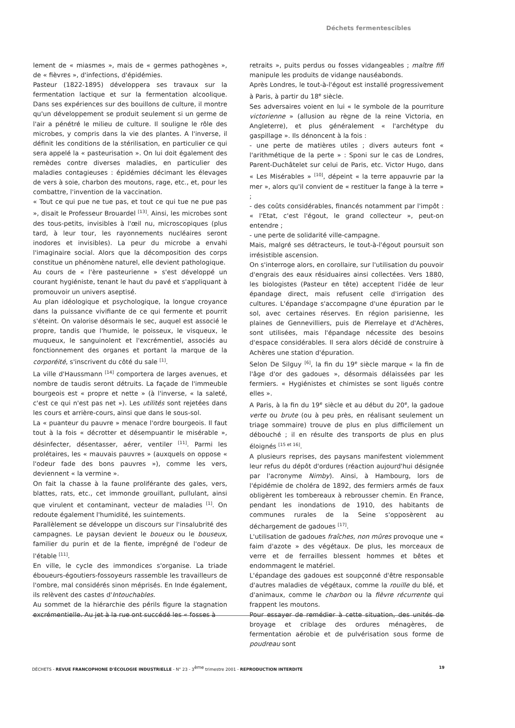Déchets fermentescibles
lement de « miasmes », mais de « germes pathogènes », de « fièvres », d'infections, d'épidémies.
Pasteur (1822-1895) développera ses travaux sur la fermentation lactique et sur la fermentation alcoolique. Dans ses expériences sur des bouillons de culture, il montre qu'un développement se produit seulement si un germe de l'air a pénétré le milieu de culture. Il souligne le rôle des microbes, y compris dans la vie des plantes. A l'inverse, il définit les conditions de la stérilisation, en particulier ce qui sera appelé la « pasteurisation ». On lui doit également des remèdes contre diverses maladies, en particulier des maladies contagieuses : épidémies décimant les élevages de vers à soie, charbon des moutons, rage, etc., et, pour les combattre, l'invention de la vaccination.
« Tout ce qui pue ne tue pas, et tout ce qui tue ne pue pas », disait le Professeur Brouardel <sup>[13]</sup>. Ainsi, les microbes sont des tous-petits, invisibles à l'œil nu, microscopiques (plus tard, à leur tour, les rayonnements nucléaires seront inodores et invisibles). La peur du microbe a envahi l'imaginaire social. Alors que la décomposition des corps constitue un phénomène naturel, elle devient pathologique.
Au cours de « l'ère pasteurienne » s'est développé un courant hygiéniste, tenant le haut du pavé et s'appliquant à promouvoir un univers aseptisé.
Au plan idéologique et psychologique, la longue croyance dans la puissance vivifiante de ce qui fermente et pourrit s'éteint. On valorise désormais le sec, auquel est associé le propre, tandis que l'humide, le poisseux, le visqueux, le muqueux, le sanguinolent et l'excrémentiel, associés au fonctionnement des organes et portant la marque de la corporéité, s'inscrivent du côté du sale <sup>[1]</sup>.
La ville d'Haussmann <sup>[14]</sup> comportera de larges avenues, et nombre de taudis seront détruits. La façade de l'immeuble bourgeois est « propre et nette » (à l'inverse, « la saleté, c'est ce qui n'est pas net »). Les utilités sont rejetées dans les cours et arrière-cours, ainsi que dans le sous-sol.
La « puanteur du pauvre » menace l'ordre bourgeois. Il faut tout à la fois « décrotter et désempuantir le misérable », désinfecter, désentasser, aérer, ventiler <sup>[11]</sup>. Parmi les prolétaires, les « mauvais pauvres » (auxquels on oppose « l'odeur fade des bons pauvres »), comme les vers, deviennent « la vermine ».
On fait la chasse à la faune proliférante des gales, vers, blattes, rats, etc., cet immonde grouillant, pullulant, ainsi que virulent et contaminant, vecteur de maladies <sup>[1]</sup>. On redoute également l'humidité, les suintements.
Parallèlement se développe un discours sur l'insalubrité des campagnes. Le paysan devient le boueux ou le bouseux, familier du purin et de la fiente, imprégné de l'odeur de l'étable <sup>[11]</sup>.
En ville, le cycle des immondices s'organise. La triade éboueurs-égoutiers-fossoyeurs rassemble les travailleurs de l'ombre, mal considérés sinon méprisés. En Inde également, ils relèvent des castes d'Intouchables.
Au sommet de la hiérarchie des périls figure la stagnation excrémentielle. Au jet à la rue ont succédé les « fosses à
retraits », puits perdus ou fosses vidangeables ; maître fifi manipule les produits de vidange nauséabonds.
Après Londres, le tout-à-l'égout est installé progressivement à Paris, à partir du 18<sup>e</sup> siècle.
Ses adversaires voient en lui « le symbole de la pourriture victorienne » (allusion au règne de la reine Victoria, en Angleterre), et plus généralement « l'archétype du gaspillage ». Ils dénoncent à la fois :
- une perte de matières utiles ; divers auteurs font « l'arithmétique de la perte » : Sponi sur le cas de Londres, Parent-Duchâtelet sur celui de Paris, etc. Victor Hugo, dans « Les Misérables » <sup>[10]</sup>, dépeint « la terre appauvrie par la mer », alors qu'il convient de « restituer la fange à la terre » ;
- des coûts considérables, financés notamment par l'impôt : « l'Etat, c'est l'égout, le grand collecteur », peut-on entendre ;
- une perte de solidarité ville-campagne.
Mais, malgré ses détracteurs, le tout-à-l'égout poursuit son irrésistible ascension.
On s'interroge alors, en corollaire, sur l'utilisation du pouvoir d'engrais des eaux résiduaires ainsi collectées. Vers 1880, les biologistes (Pasteur en tête) acceptent l'idée de leur épandage direct, mais refusent celle d'irrigation des cultures. L'épandage s'accompagne d'une épuration par le sol, avec certaines réserves. En région parisienne, les plaines de Gennevilliers, puis de Pierrelaye et d'Achères, sont utilisées, mais l'épandage nécessite des besoins d'espace considérables. Il sera alors décidé de construire à Achères une station d'épuration.
Selon De Silguy <sup>[6]</sup>, la fin du 19<sup>e</sup> siècle marque « la fin de l'âge d'or des gadoues », désormais délaissées par les fermiers. « Hygiénistes et chimistes se sont ligués contre elles ».
A Paris, à la fin du 19<sup>e</sup> siècle et au début du 20<sup>e</sup>, la gadoue verte ou brute (ou à peu près, en réalisant seulement un triage sommaire) trouve de plus en plus difficilement un débouché ; il en résulte des transports de plus en plus éloignés <sup>[15 et 16]</sup>.
A plusieurs reprises, des paysans manifestent violemment leur refus du dépôt d'ordures (réaction aujourd'hui désignée par l'acronyme Nimby). Ainsi, à Hambourg, lors de l'épidémie de choléra de 1892, des fermiers armés de faux obligèrent les tombereaux à rebrousser chemin. En France, pendant les inondations de 1910, des habitants de communes rurales de la Seine s'opposèrent au déchargement de gadoues <sup>[17]</sup>.
L'utilisation de gadoues fraîches, non mûres provoque une « faim d'azote » des végétaux. De plus, les morceaux de verre et de ferrailles blessent hommes et bêtes et endommagent le matériel.
L'épandage des gadoues est soupçonné d'être responsable d'autres maladies de végétaux, comme la rouille du blé, et d'animaux, comme le charbon ou la fièvre récurrente qui frappent les moutons.
Pour essayer de remédier à cette situation, des unités de broyage et criblage des ordures ménagères, de fermentation aérobie et de pulvérisation sous forme de poudreau sont
DÉCHETS - REVUE FRANCOPHONE D'ÉCOLOGIE INDUSTRIELLE - N° 23 - 3<sup>ème</sup> trimestre 2001 - REPRODUCTION INTERDITE 19